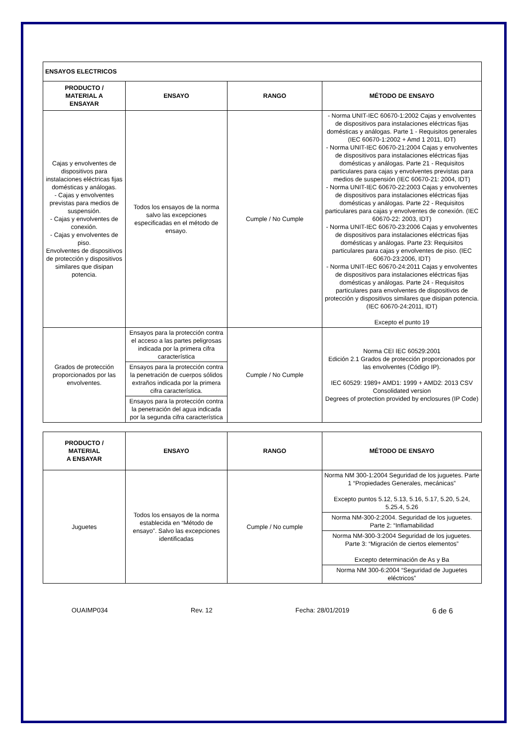| ENSAYOS ELECTRICOS | | | |
| --- | --- | --- | --- |
| PRODUCTO / MATERIAL A ENSAYAR | ENSAYO | RANGO | MÉTODO DE ENSAYO |
| Cajas y envolventes de dispositivos para instalaciones eléctricas fijas domésticas y análogas. - Cajas y envolventes previstas para medios de suspensión. - Cajas y envolventes de conexión. - Cajas y envolventes de piso. Envolventes de dispositivos de protección y dispositivos similares que disipan potencia. | Todos los ensayos de la norma salvo las excepciones especificadas en el método de ensayo. | Cumple / No Cumple | - Norma UNIT-IEC 60670-1:2002 Cajas y envolventes de dispositivos para instalaciones eléctricas fijas domésticas y análogas. Parte 1 - Requisitos generales (IEC 60670-1:2002 + Amd 1 2011, IDT) - Norma UNIT-IEC 60670-21:2004 Cajas y envolventes de dispositivos para instalaciones eléctricas fijas domésticas y análogas. Parte 21 - Requisitos particulares para cajas y envolventes previstas para medios de suspensión (IEC 60670-21: 2004, IDT) - Norma UNIT-IEC 60670-22:2003 Cajas y envolventes de dispositivos para instalaciones eléctricas fijas domésticas y análogas. Parte 22 - Requisitos particulares para cajas y envolventes de conexión. (IEC 60670-22: 2003, IDT) - Norma UNIT-IEC 60670-23:2006 Cajas y envolventes de dispositivos para instalaciones eléctricas fijas domésticas y análogas. Parte 23: Requisitos particulares para cajas y envolventes de piso. (IEC 60670-23:2006, IDT) - Norma UNIT-IEC 60670-24:2011 Cajas y envolventes de dispositivos para instalaciones eléctricas fijas domésticas y análogas. Parte 24 - Requisitos particulares para envolventes de dispositivos de protección y dispositivos similares que disipan potencia. (IEC 60670-24:2011, IDT) Excepto el punto 19 |
| Grados de protección proporcionados por las envolventes. | Ensayos para la protección contra el acceso a las partes peligrosas indicada por la primera cifra característica | Cumple / No Cumple | Norma CEI IEC 60529:2001 Edición 2.1 Grados de protección proporcionados por las envolventes (Código IP). IEC 60529: 1989+ AMD1: 1999 + AMD2: 2013 CSV Consolidated version Degrees of protection provided by enclosures (IP Code) |
| | Ensayos para la protección contra la penetración de cuerpos sólidos extraños indicada por la primera cifra característica. | | |
| | Ensayos para la protección contra la penetración del agua indicada por la segunda cifra característica | | |
| PRODUCTO / MATERIAL A ENSAYAR | ENSAYO | RANGO | MÉTODO DE ENSAYO |
| --- | --- | --- | --- |
| Juguetes | Todos los ensayos de la norma establecida en “Método de ensayo”. Salvo las excepciones identificadas | Cumple / No cumple | Norma NM 300-1:2004 Seguridad de los juguetes. Parte 1 “Propiedades Generales, mecánicas” Excepto puntos 5.12, 5.13, 5.16, 5.17, 5.20, 5.24, 5.25.4, 5.26 |
| | | | Norma NM-300-2:2004. Seguridad de los juguetes. Parte 2: “Inflamabilidad |
| | | | Norma NM-300-3:2004 Seguridad de los juguetes. Parte 3: “Migración de ciertos elementos” Excepto determinación de As y Ba |
| | | | Norma NM 300-6:2004 “Seguridad de Juguetes eléctricos” |
OUAIMP034 Rev. 12 Fecha: 28/01/2019 6 de 6